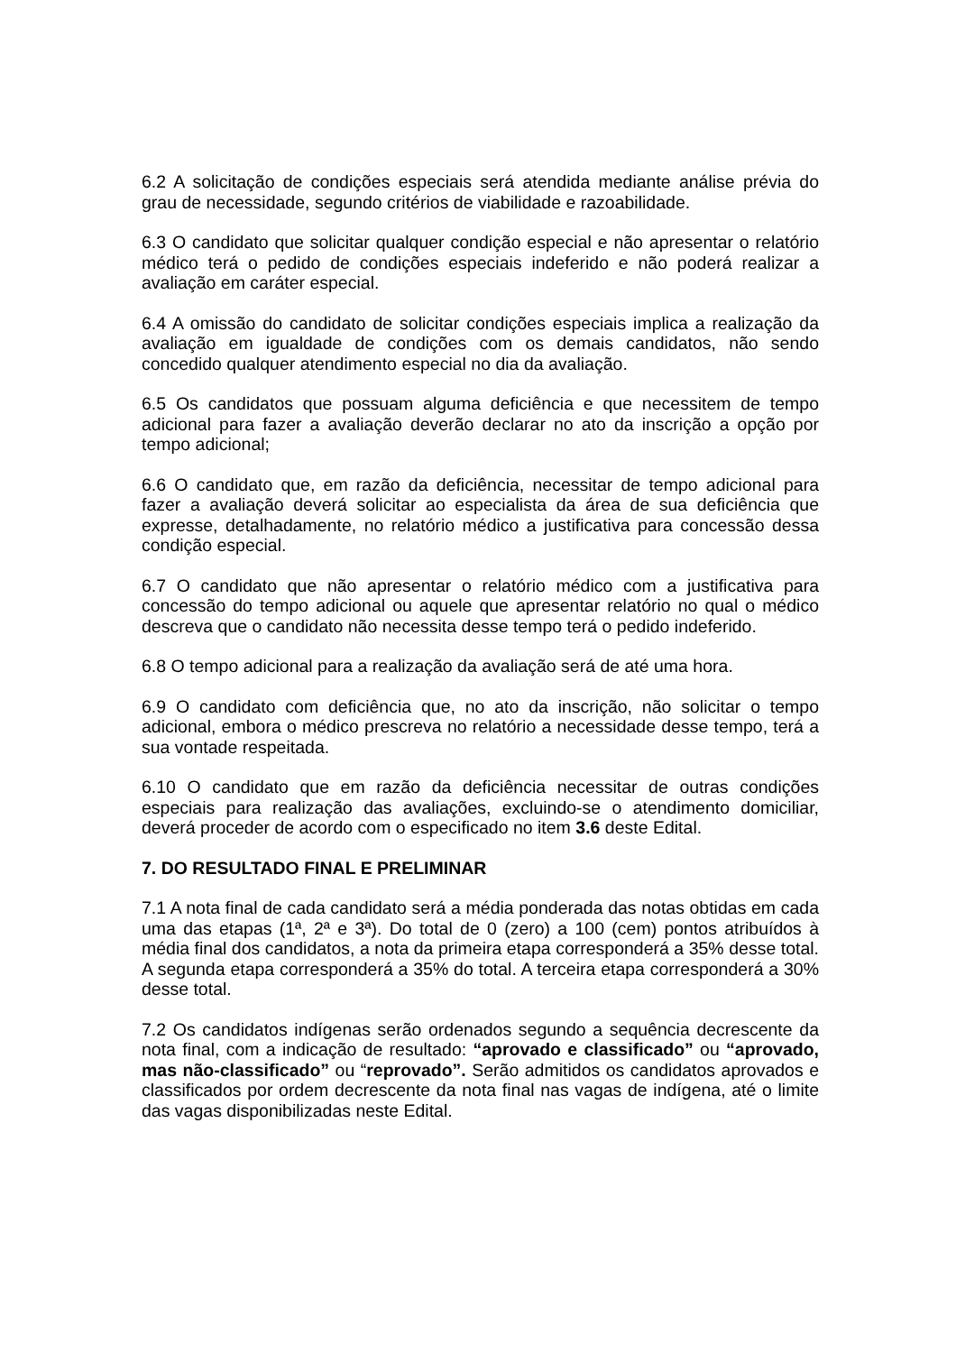6.2 A solicitação de condições especiais será atendida mediante análise prévia do grau de necessidade, segundo critérios de viabilidade e razoabilidade.
6.3 O candidato que solicitar qualquer condição especial e não apresentar o relatório médico terá o pedido de condições especiais indeferido e não poderá realizar a avaliação em caráter especial.
6.4 A omissão do candidato de solicitar condições especiais implica a realização da avaliação em igualdade de condições com os demais candidatos, não sendo concedido qualquer atendimento especial no dia da avaliação.
6.5 Os candidatos que possuam alguma deficiência e que necessitem de tempo adicional para fazer a avaliação deverão declarar no ato da inscrição a opção por tempo adicional;
6.6 O candidato que, em razão da deficiência, necessitar de tempo adicional para fazer a avaliação deverá solicitar ao especialista da área de sua deficiência que expresse, detalhadamente, no relatório médico a justificativa para concessão dessa condição especial.
6.7 O candidato que não apresentar o relatório médico com a justificativa para concessão do tempo adicional ou aquele que apresentar relatório no qual o médico descreva que o candidato não necessita desse tempo terá o pedido indeferido.
6.8 O tempo adicional para a realização da avaliação será de até uma hora.
6.9 O candidato com deficiência que, no ato da inscrição, não solicitar o tempo adicional, embora o médico prescreva no relatório a necessidade desse tempo, terá a sua vontade respeitada.
6.10 O candidato que em razão da deficiência necessitar de outras condições especiais para realização das avaliações, excluindo-se o atendimento domiciliar, deverá proceder de acordo com o especificado no item 3.6 deste Edital.
7. DO RESULTADO FINAL E PRELIMINAR
7.1 A nota final de cada candidato será a média ponderada das notas obtidas em cada uma das etapas (1ª, 2ª e 3ª). Do total de 0 (zero) a 100 (cem) pontos atribuídos à média final dos candidatos, a nota da primeira etapa corresponderá a 35% desse total. A segunda etapa corresponderá a 35% do total. A terceira etapa corresponderá a 30% desse total.
7.2 Os candidatos indígenas serão ordenados segundo a sequência decrescente da nota final, com a indicação de resultado: “aprovado e classificado” ou “aprovado, mas não-classificado” ou “reprovado”. Serão admitidos os candidatos aprovados e classificados por ordem decrescente da nota final nas vagas de indígena, até o limite das vagas disponibilizadas neste Edital.